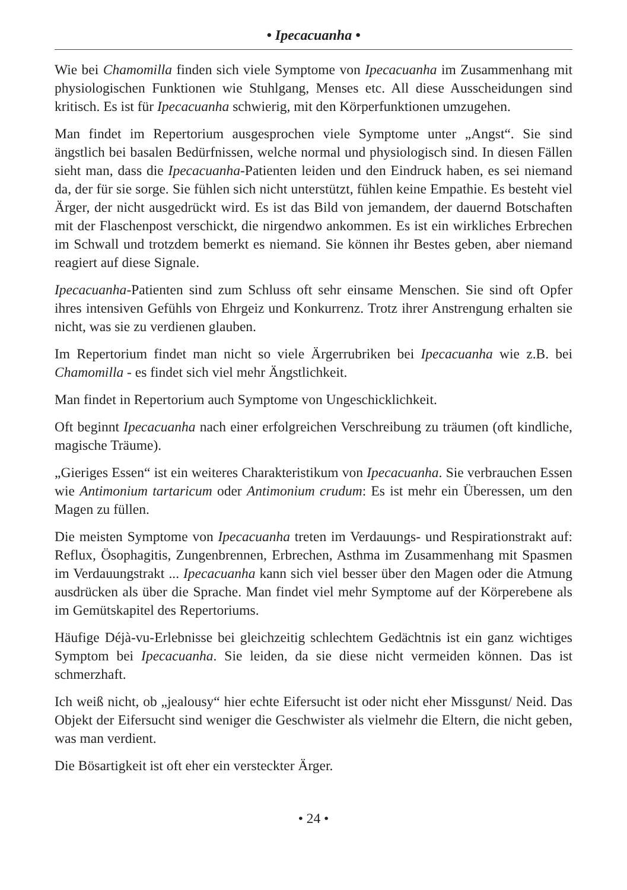• Ipecacuanha •
Wie bei Chamomilla finden sich viele Symptome von Ipecacuanha im Zusammenhang mit physiologischen Funktionen wie Stuhlgang, Menses etc. All diese Ausscheidungen sind kritisch. Es ist für Ipecacuanha schwierig, mit den Körperfunktionen umzugehen.
Man findet im Repertorium ausgesprochen viele Symptome unter „Angst“. Sie sind ängstlich bei basalen Bedürfnissen, welche normal und physiologisch sind. In diesen Fällen sieht man, dass die Ipecacuanha-Patienten leiden und den Eindruck haben, es sei niemand da, der für sie sorge. Sie fühlen sich nicht unterstützt, fühlen keine Empathie. Es besteht viel Ärger, der nicht ausgedrückt wird. Es ist das Bild von jemandem, der dauernd Botschaften mit der Flaschenpost verschickt, die nirgendwo ankommen. Es ist ein wirkliches Erbrechen im Schwall und trotzdem bemerkt es niemand. Sie können ihr Bestes geben, aber niemand reagiert auf diese Signale.
Ipecacuanha-Patienten sind zum Schluss oft sehr einsame Menschen. Sie sind oft Opfer ihres intensiven Gefühls von Ehrgeiz und Konkurrenz. Trotz ihrer Anstrengung erhalten sie nicht, was sie zu verdienen glauben.
Im Repertorium findet man nicht so viele Ärgerrubriken bei Ipecacuanha wie z.B. bei Chamomilla - es findet sich viel mehr Ängstlichkeit.
Man findet in Repertorium auch Symptome von Ungeschicklichkeit.
Oft beginnt Ipecacuanha nach einer erfolgreichen Verschreibung zu träumen (oft kindliche, magische Träume).
„Gieriges Essen“ ist ein weiteres Charakteristikum von Ipecacuanha. Sie verbrauchen Essen wie Antimonium tartaricum oder Antimonium crudum: Es ist mehr ein Überessen, um den Magen zu füllen.
Die meisten Symptome von Ipecacuanha treten im Verdauungs- und Respirationstrakt auf: Reflux, Ösophagitis, Zungenbrennen, Erbrechen, Asthma im Zusammenhang mit Spasmen im Verdauungstrakt ... Ipecacuanha kann sich viel besser über den Magen oder die Atmung ausdrücken als über die Sprache. Man findet viel mehr Symptome auf der Körperebene als im Gemütskapitel des Repertoriums.
Häufige Déjà-vu-Erlebnisse bei gleichzeitig schlechtem Gedächtnis ist ein ganz wichtiges Symptom bei Ipecacuanha. Sie leiden, da sie diese nicht vermeiden können. Das ist schmerzhaft.
Ich weiß nicht, ob „jealousy“ hier echte Eifersucht ist oder nicht eher Missgunst/ Neid. Das Objekt der Eifersucht sind weniger die Geschwister als vielmehr die Eltern, die nicht geben, was man verdient.
Die Bösartigkeit ist oft eher ein versteckter Ärger.
• 24 •